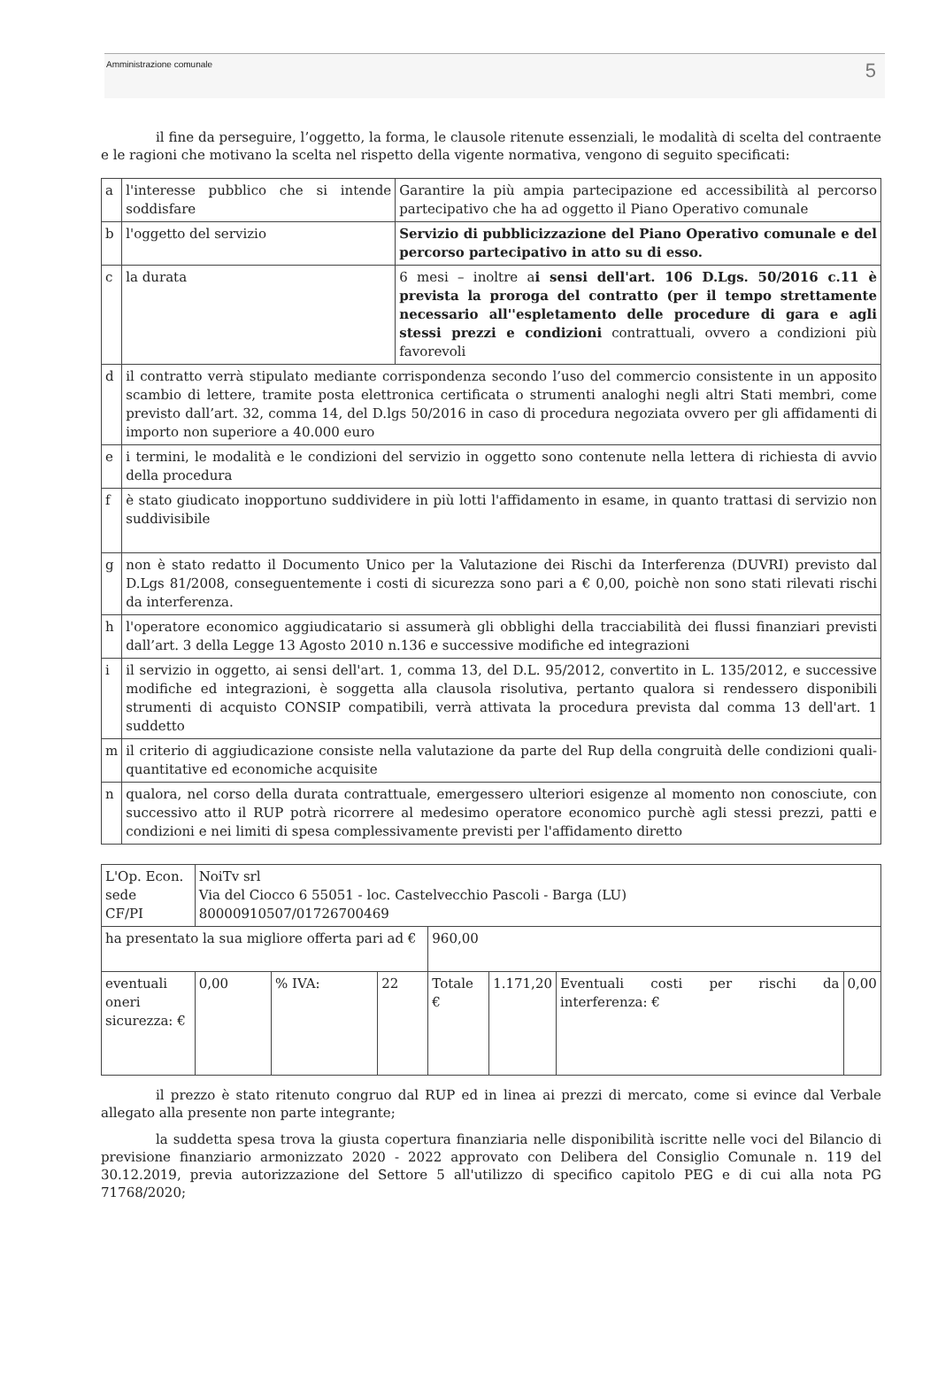Amministrazione comunale 5
il fine da perseguire, l’oggetto, la forma, le clausole ritenute essenziali, le modalità di scelta del contraente e le ragioni che motivano la scelta nel rispetto della vigente normativa, vengono di seguito specificati:
| a | l'interesse pubblico che si intende soddisfare | Garantire la più ampia partecipazione ed accessibilità al percorso partecipativo che ha ad oggetto il Piano Operativo comunale |
| b | l'oggetto del servizio | Servizio di pubblicizzazione del Piano Operativo comunale e del percorso partecipativo in atto su di esso. |
| c | la durata | 6 mesi – inoltre a i sensi dell'art. 106 D.Lgs. 50/2016 c.11 è prevista la proroga del contratto (per il tempo strettamente necessario all''espletamento delle procedure di gara e agli stessi prezzi e condizioni contrattuali, ovvero a condizioni più favorevoli |
| d | il contratto verrà stipulato mediante corrispondenza secondo l’uso del commercio consistente in un apposito scambio di lettere, tramite posta elettronica certificata o strumenti analoghi negli altri Stati membri, come previsto dall’art. 32, comma 14, del D.lgs 50/2016 in caso di procedura negoziata ovvero per gli affidamenti di importo non superiore a 40.000 euro | |
| e | i termini, le modalità e le condizioni del servizio in oggetto sono contenute nella lettera di richiesta di avvio della procedura | |
| f | è stato giudicato inopportuno suddividere in più lotti l'affidamento in esame, in quanto trattasi di servizio non suddivisibile | |
| g | non è stato redatto il Documento Unico per la Valutazione dei Rischi da Interferenza (DUVRI) previsto dal D.Lgs 81/2008, conseguentemente i costi di sicurezza sono pari a € 0,00, poichè non sono stati rilevati rischi da interferenza. | |
| h | l'operatore economico aggiudicatario si assumerà gli obblighi della tracciabilità dei flussi finanziari previsti dall’art. 3 della Legge 13 Agosto 2010 n.136 e successive modifiche ed integrazioni | |
| i | il servizio in oggetto, ai sensi dell'art. 1, comma 13, del D.L. 95/2012, convertito in L. 135/2012, e successive modifiche ed integrazioni, è soggetta alla clausola risolutiva, pertanto qualora si rendessero disponibili strumenti di acquisto CONSIP compatibili, verrà attivata la procedura prevista dal comma 13 dell'art. 1 suddetto | |
| m | il criterio di aggiudicazione consiste nella valutazione da parte del Rup della congruità delle condizioni quali-quantitative ed economiche acquisite | |
| n | qualora, nel corso della durata contrattuale, emergessero ulteriori esigenze al momento non conosciute, con successivo atto il RUP potrà ricorrere al medesimo operatore economico purchè agli stessi prezzi, patti e condizioni e nei limiti di spesa complessivamente previsti per l'affidamento diretto | |
| L'Op. Econ. sede CF/PI | NoiTv srl Via del Ciocco 6 55051 - loc. Castelvecchio Pascoli - Barga (LU) 80000910507/01726700469 | | | | | | |
| ha presentato la sua migliore offerta pari ad € | | | | 960,00 | | | |
| eventuali oneri sicurezza: € | 0,00 | % IVA: | 22 | Totale € | 1.171,20 | Eventuali costi per rischi da interferenza: € | 0,00 |
il prezzo è stato ritenuto congruo dal RUP ed in linea ai prezzi di mercato, come si evince dal Verbale allegato alla presente non parte integrante;
la suddetta spesa trova la giusta copertura finanziaria nelle disponibilità iscritte nelle voci del Bilancio di previsione finanziario armonizzato 2020 - 2022 approvato con Delibera del Consiglio Comunale n. 119 del 30.12.2019, previa autorizzazione del Settore 5 all'utilizzo di specifico capitolo PEG e di cui alla nota PG 71768/2020;